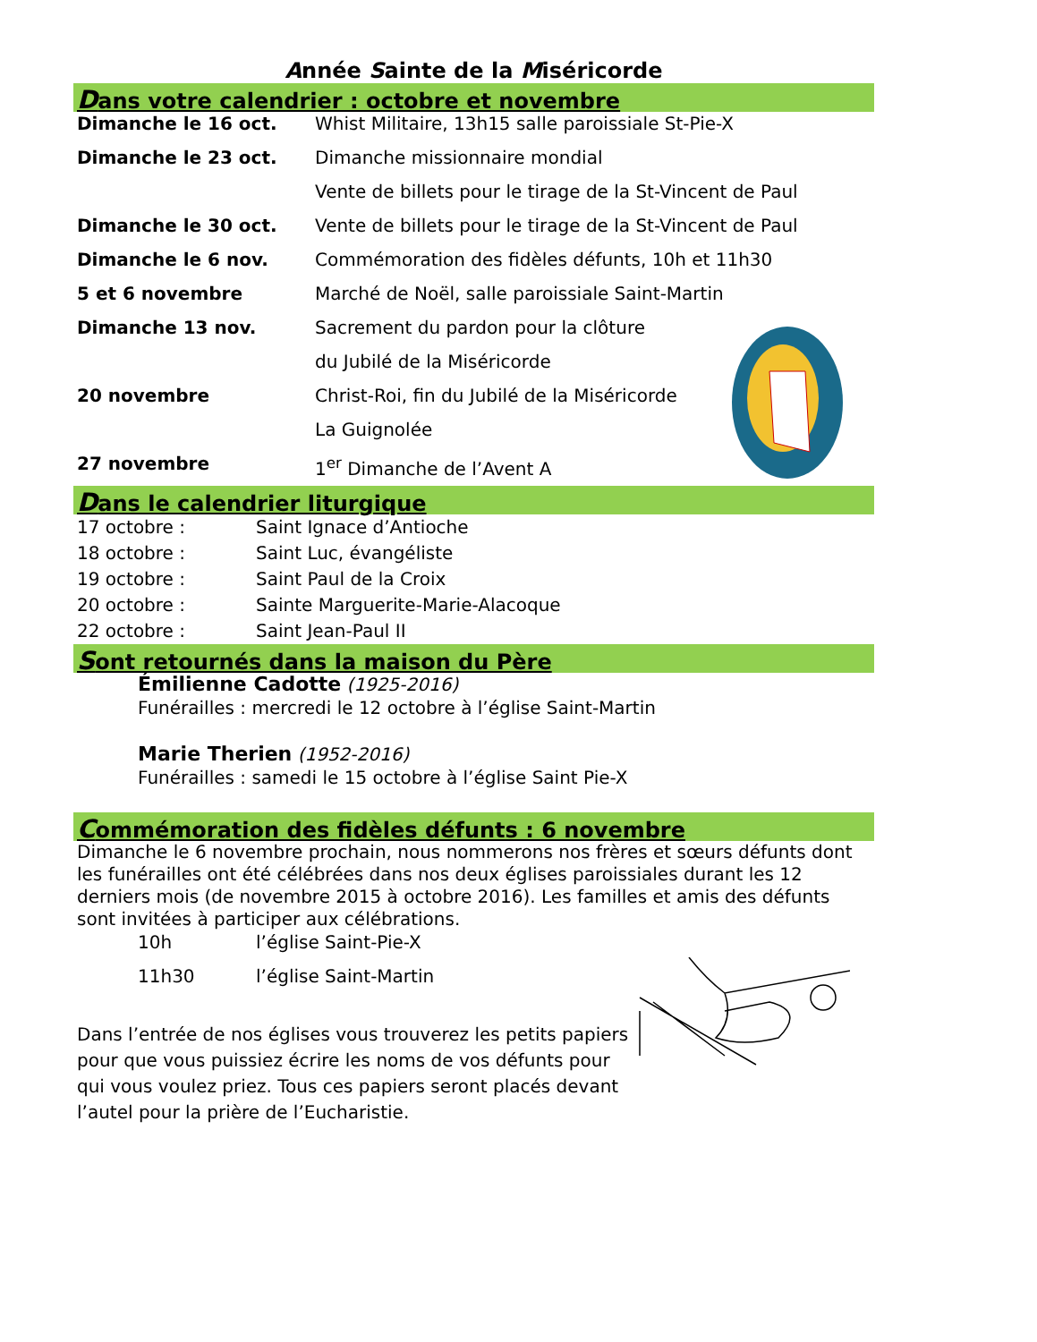Année Sainte de la Miséricorde
Dans votre calendrier : octobre et novembre
| Dimanche le 16 oct. | Whist Militaire, 13h15 salle paroissiale St-Pie-X |
| Dimanche le 23 oct. | Dimanche missionnaire mondial |
| | Vente de billets pour le tirage de la St-Vincent de Paul |
| Dimanche le 30 oct. | Vente de billets pour le tirage de la St-Vincent de Paul |
| Dimanche le 6 nov. | Commémoration des fidèles défunts, 10h et 11h30 |
| 5 et 6 novembre | Marché de Noël, salle paroissiale Saint-Martin |
| Dimanche 13 nov. | Sacrement du pardon pour la clôture |
| | du Jubilé de la Miséricorde |
| 20 novembre | Christ-Roi, fin du Jubilé de la Miséricorde |
| | La Guignolée |
| 27 novembre | 1<sup>er</sup> Dimanche de l’Avent A |
Dans le calendrier liturgique
| 17 octobre : | Saint Ignace d’Antioche |
| 18 octobre : | Saint Luc, évangéliste |
| 19 octobre : | Saint Paul de la Croix |
| 20 octobre : | Sainte Marguerite-Marie-Alacoque |
| 22 octobre : | Saint Jean-Paul II |
Sont retournés dans la maison du Père
Émilienne Cadotte (1925-2016)
Funérailles : mercredi le 12 octobre à l’église Saint-Martin
Marie Therien (1952-2016)
Funérailles : samedi le 15 octobre à l’église Saint Pie-X
Commémoration des fidèles défunts : 6 novembre
Dimanche le 6 novembre prochain, nous nommerons nos frères et sœurs défunts dont les funérailles ont été célébrées dans nos deux églises paroissiales durant les 12 derniers mois (de novembre 2015 à octobre 2016). Les familles et amis des défunts sont invitées à participer aux célébrations.
| 10h | l’église Saint-Pie-X |
| 11h30 | l’église Saint-Martin |
Dans l’entrée de nos églises vous trouverez les petits papiers pour que vous puissiez écrire les noms de vos défunts pour qui vous voulez priez. Tous ces papiers seront placés devant l’autel pour la prière de l’Eucharistie.